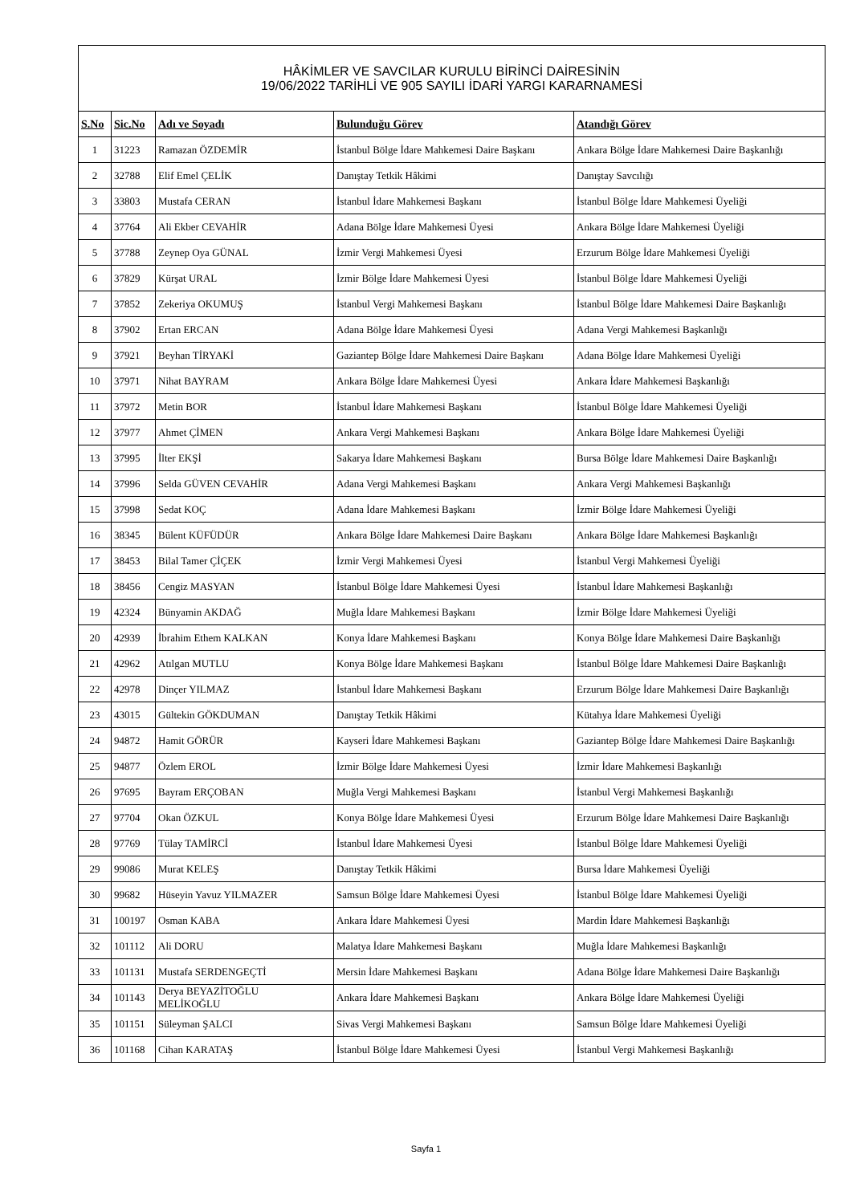| HÂKİMLER VE SAVCILAR KURULU BİRİNCİ DAİRESİNİN 19/06/2022 TARİHLİ VE 905 SAYILI İDARİ YARGI KARARNAMESİ | | | | |
| --- | --- | --- | --- | --- |
| S.No | Sic.No | Adı ve Soyadı | Bulunduğu Görev | Atandığı Görev |
| 1 | 31223 | Ramazan ÖZDEMİR | İstanbul Bölge İdare Mahkemesi Daire Başkanı | Ankara Bölge İdare Mahkemesi Daire Başkanlığı |
| 2 | 32788 | Elif Emel ÇELİK | Danıştay Tetkik Hâkimi | Danıştay Savcılığı |
| 3 | 33803 | Mustafa CERAN | İstanbul İdare Mahkemesi Başkanı | İstanbul Bölge İdare Mahkemesi Üyeliği |
| 4 | 37764 | Ali Ekber CEVAHİR | Adana Bölge İdare Mahkemesi Üyesi | Ankara Bölge İdare Mahkemesi Üyeliği |
| 5 | 37788 | Zeynep Oya GÜNAL | İzmir Vergi Mahkemesi Üyesi | Erzurum Bölge İdare Mahkemesi Üyeliği |
| 6 | 37829 | Kürşat URAL | İzmir Bölge İdare Mahkemesi Üyesi | İstanbul Bölge İdare Mahkemesi Üyeliği |
| 7 | 37852 | Zekeriya OKUMUŞ | İstanbul Vergi Mahkemesi Başkanı | İstanbul Bölge İdare Mahkemesi Daire Başkanlığı |
| 8 | 37902 | Ertan ERCAN | Adana Bölge İdare Mahkemesi Üyesi | Adana Vergi Mahkemesi Başkanlığı |
| 9 | 37921 | Beyhan TİRYAKİ | Gaziantep Bölge İdare Mahkemesi Daire Başkanı | Adana Bölge İdare Mahkemesi Üyeliği |
| 10 | 37971 | Nihat BAYRAM | Ankara Bölge İdare Mahkemesi Üyesi | Ankara İdare Mahkemesi Başkanlığı |
| 11 | 37972 | Metin BOR | İstanbul İdare Mahkemesi Başkanı | İstanbul Bölge İdare Mahkemesi Üyeliği |
| 12 | 37977 | Ahmet ÇİMEN | Ankara Vergi Mahkemesi Başkanı | Ankara Bölge İdare Mahkemesi Üyeliği |
| 13 | 37995 | İlter EKŞİ | Sakarya İdare Mahkemesi Başkanı | Bursa Bölge İdare Mahkemesi Daire Başkanlığı |
| 14 | 37996 | Selda GÜVEN CEVAHİR | Adana Vergi Mahkemesi Başkanı | Ankara Vergi Mahkemesi Başkanlığı |
| 15 | 37998 | Sedat KOÇ | Adana İdare Mahkemesi Başkanı | İzmir Bölge İdare Mahkemesi Üyeliği |
| 16 | 38345 | Bülent KÜFÜDÜR | Ankara Bölge İdare Mahkemesi Daire Başkanı | Ankara Bölge İdare Mahkemesi Başkanlığı |
| 17 | 38453 | Bilal Tamer ÇİÇEK | İzmir Vergi Mahkemesi Üyesi | İstanbul Vergi Mahkemesi Üyeliği |
| 18 | 38456 | Cengiz MASYAN | İstanbul Bölge İdare Mahkemesi Üyesi | İstanbul İdare Mahkemesi Başkanlığı |
| 19 | 42324 | Bünyamin AKDAĞ | Muğla İdare Mahkemesi Başkanı | İzmir Bölge İdare Mahkemesi Üyeliği |
| 20 | 42939 | İbrahim Ethem KALKAN | Konya İdare Mahkemesi Başkanı | Konya Bölge İdare Mahkemesi Daire Başkanlığı |
| 21 | 42962 | Atılgan MUTLU | Konya Bölge İdare Mahkemesi Başkanı | İstanbul Bölge İdare Mahkemesi Daire Başkanlığı |
| 22 | 42978 | Dinçer YILMAZ | İstanbul İdare Mahkemesi Başkanı | Erzurum Bölge İdare Mahkemesi Daire Başkanlığı |
| 23 | 43015 | Gültekin GÖKDUMAN | Danıştay Tetkik Hâkimi | Kütahya İdare Mahkemesi Üyeliği |
| 24 | 94872 | Hamit GÖRÜR | Kayseri İdare Mahkemesi Başkanı | Gaziantep Bölge İdare Mahkemesi Daire Başkanlığı |
| 25 | 94877 | Özlem EROL | İzmir Bölge İdare Mahkemesi Üyesi | İzmir İdare Mahkemesi Başkanlığı |
| 26 | 97695 | Bayram ERÇOBAN | Muğla Vergi Mahkemesi Başkanı | İstanbul Vergi Mahkemesi Başkanlığı |
| 27 | 97704 | Okan ÖZKUL | Konya Bölge İdare Mahkemesi Üyesi | Erzurum Bölge İdare Mahkemesi Daire Başkanlığı |
| 28 | 97769 | Tülay TAMİRCİ | İstanbul İdare Mahkemesi Üyesi | İstanbul Bölge İdare Mahkemesi Üyeliği |
| 29 | 99086 | Murat KELEŞ | Danıştay Tetkik Hâkimi | Bursa İdare Mahkemesi Üyeliği |
| 30 | 99682 | Hüseyin Yavuz YILMAZER | Samsun Bölge İdare Mahkemesi Üyesi | İstanbul Bölge İdare Mahkemesi Üyeliği |
| 31 | 100197 | Osman KABA | Ankara İdare Mahkemesi Üyesi | Mardin İdare Mahkemesi Başkanlığı |
| 32 | 101112 | Ali DORU | Malatya İdare Mahkemesi Başkanı | Muğla İdare Mahkemesi Başkanlığı |
| 33 | 101131 | Mustafa SERDENGEÇTİ | Mersin İdare Mahkemesi Başkanı | Adana Bölge İdare Mahkemesi Daire Başkanlığı |
| 34 | 101143 | Derya BEYAZİTOĞLU MELİKOĞLU | Ankara İdare Mahkemesi Başkanı | Ankara Bölge İdare Mahkemesi Üyeliği |
| 35 | 101151 | Süleyman ŞALCI | Sivas Vergi Mahkemesi Başkanı | Samsun Bölge İdare Mahkemesi Üyeliği |
| 36 | 101168 | Cihan KARATAŞ | İstanbul Bölge İdare Mahkemesi Üyesi | İstanbul Vergi Mahkemesi Başkanlığı |
Sayfa 1